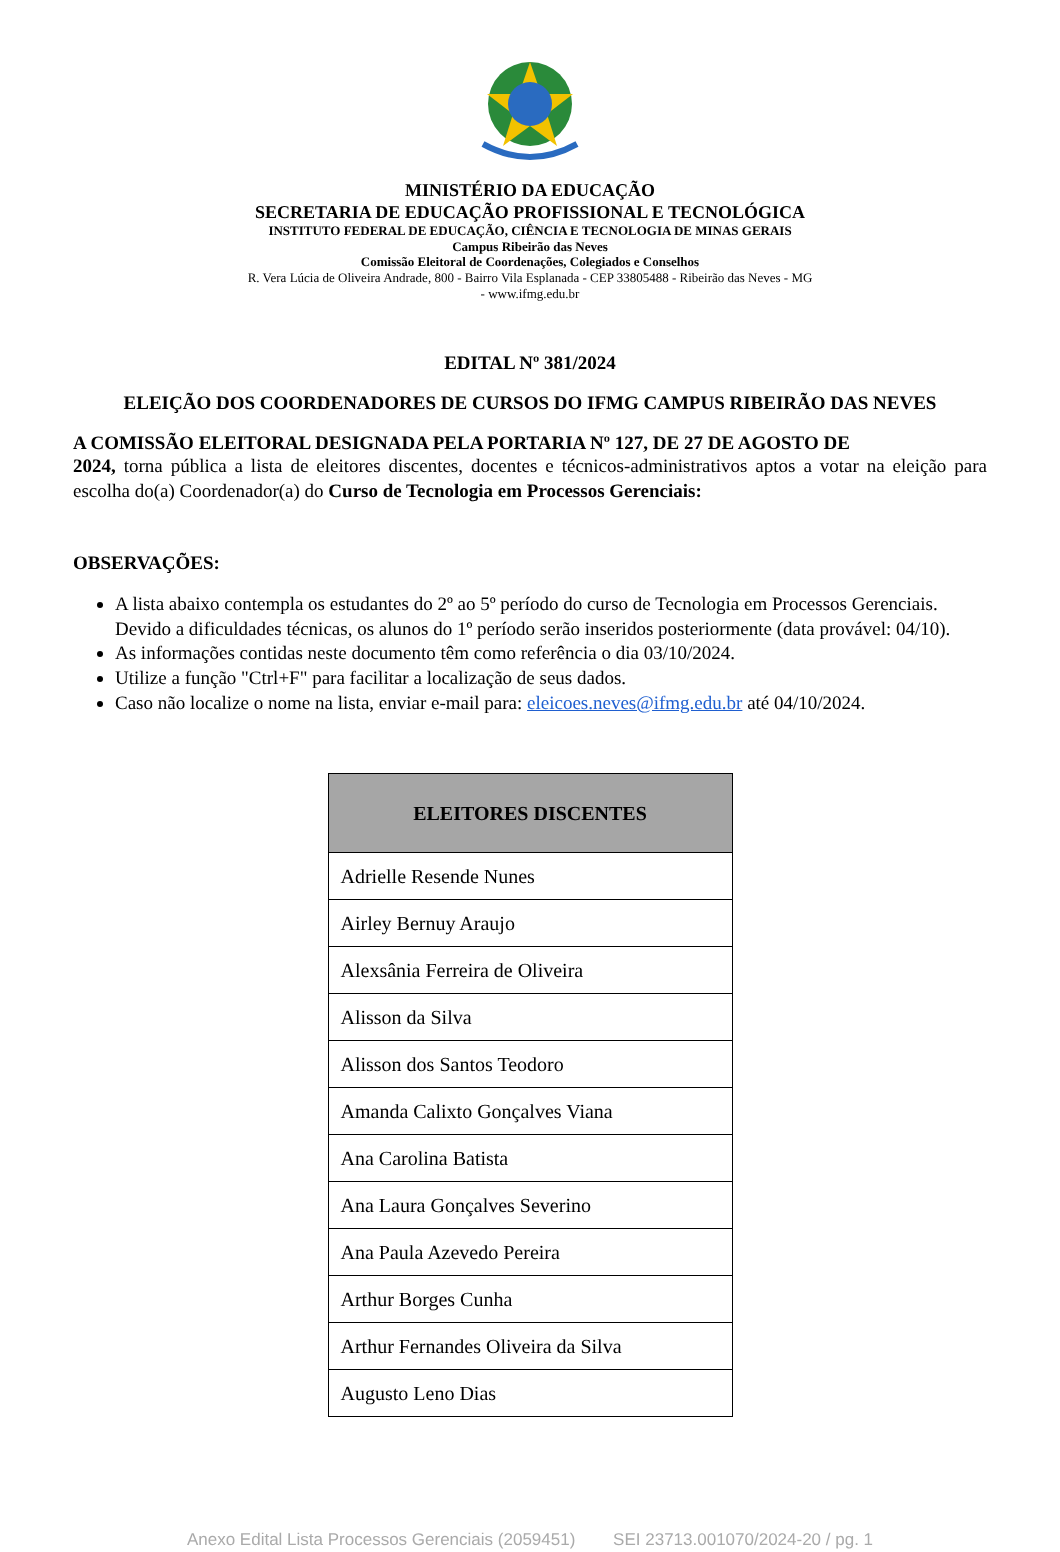MINISTÉRIO DA EDUCAÇÃO
SECRETARIA DE EDUCAÇÃO PROFISSIONAL E TECNOLÓGICA
INSTITUTO FEDERAL DE EDUCAÇÃO, CIÊNCIA E TECNOLOGIA DE MINAS GERAIS
Campus Ribeirão das Neves
Comissão Eleitoral de Coordenações, Colegiados e Conselhos
R. Vera Lúcia de Oliveira Andrade, 800 - Bairro Vila Esplanada - CEP 33805488 - Ribeirão das Neves - MG
- www.ifmg.edu.br
EDITAL Nº 381/2024
ELEIÇÃO DOS COORDENADORES DE CURSOS DO IFMG CAMPUS RIBEIRÃO DAS NEVES
A COMISSÃO ELEITORAL DESIGNADA PELA PORTARIA Nº 127, DE 27 DE AGOSTO DE
2024, torna pública a lista de eleitores discentes, docentes e técnicos-administrativos aptos a votar na eleição para escolha do(a) Coordenador(a) do Curso de Tecnologia em Processos Gerenciais:
OBSERVAÇÕES:
A lista abaixo contempla os estudantes do 2º ao 5º período do curso de Tecnologia em Processos Gerenciais. Devido a dificuldades técnicas, os alunos do 1º período serão inseridos posteriormente (data provável: 04/10).
As informações contidas neste documento têm como referência o dia 03/10/2024.
Utilize a função "Ctrl+F" para facilitar a localização de seus dados.
Caso não localize o nome na lista, enviar e-mail para: eleicoes.neves@ifmg.edu.br até 04/10/2024.
| ELEITORES DISCENTES |
| --- |
| Adrielle Resende Nunes |
| Airley Bernuy Araujo |
| Alexsânia Ferreira de Oliveira |
| Alisson da Silva |
| Alisson dos Santos Teodoro |
| Amanda Calixto Gonçalves Viana |
| Ana Carolina Batista |
| Ana Laura Gonçalves Severino |
| Ana Paula Azevedo Pereira |
| Arthur Borges Cunha |
| Arthur Fernandes Oliveira da Silva |
| Augusto Leno Dias |
Anexo Edital Lista Processos Gerenciais (2059451) SEI 23713.001070/2024-20 / pg. 1